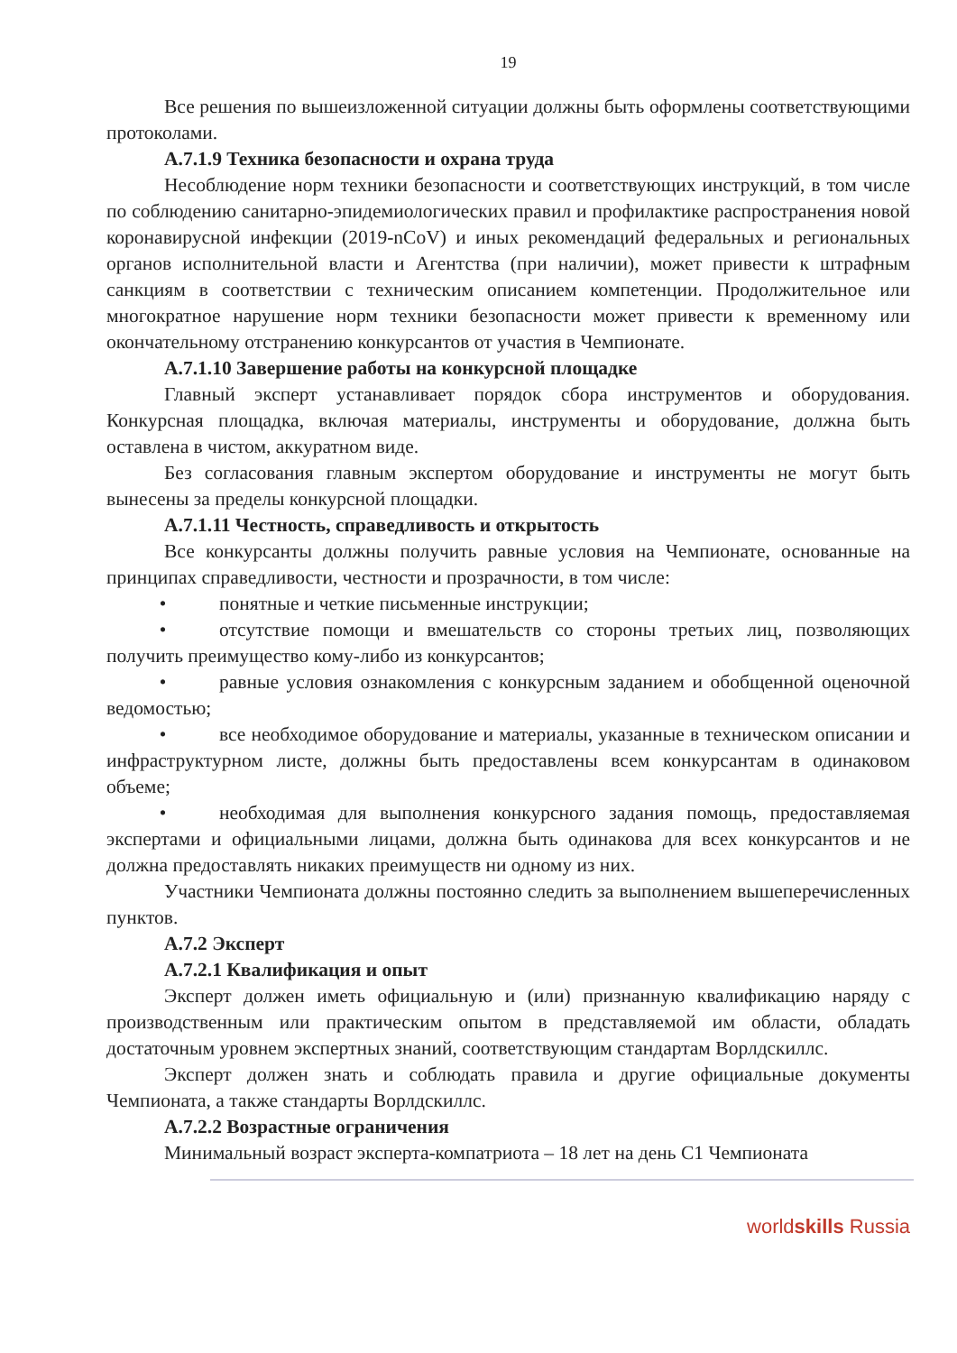19
Все решения по вышеизложенной ситуации должны быть оформлены соответствующими протоколами.
А.7.1.9 Техника безопасности и охрана труда
Несоблюдение норм техники безопасности и соответствующих инструкций, в том числе по соблюдению санитарно-эпидемиологических правил и профилактике распространения новой коронавирусной инфекции (2019-nCoV) и иных рекомендаций федеральных и региональных органов исполнительной власти и Агентства (при наличии), может привести к штрафным санкциям в соответствии с техническим описанием компетенции. Продолжительное или многократное нарушение норм техники безопасности может привести к временному или окончательному отстранению конкурсантов от участия в Чемпионате.
А.7.1.10 Завершение работы на конкурсной площадке
Главный эксперт устанавливает порядок сбора инструментов и оборудования. Конкурсная площадка, включая материалы, инструменты и оборудование, должна быть оставлена в чистом, аккуратном виде.
Без согласования главным экспертом оборудование и инструменты не могут быть вынесены за пределы конкурсной площадки.
А.7.1.11 Честность, справедливость и открытость
Все конкурсанты должны получить равные условия на Чемпионате, основанные на принципах справедливости, честности и прозрачности, в том числе:
• понятные и четкие письменные инструкции;
• отсутствие помощи и вмешательств со стороны третьих лиц, позволяющих получить преимущество кому-либо из конкурсантов;
• равные условия ознакомления с конкурсным заданием и обобщенной оценочной ведомостью;
• все необходимое оборудование и материалы, указанные в техническом описании и инфраструктурном листе, должны быть предоставлены всем конкурсантам в одинаковом объеме;
• необходимая для выполнения конкурсного задания помощь, предоставляемая экспертами и официальными лицами, должна быть одинакова для всех конкурсантов и не должна предоставлять никаких преимуществ ни одному из них.
Участники Чемпионата должны постоянно следить за выполнением вышеперечисленных пунктов.
А.7.2 Эксперт
А.7.2.1 Квалификация и опыт
Эксперт должен иметь официальную и (или) признанную квалификацию наряду с производственным или практическим опытом в представляемой им области, обладать достаточным уровнем экспертных знаний, соответствующим стандартам Ворлдскиллс.
Эксперт должен знать и соблюдать правила и другие официальные документы Чемпионата, а также стандарты Ворлдскиллс.
А.7.2.2 Возрастные ограничения
Минимальный возраст эксперта-компатриота – 18 лет на день С1 Чемпионата
worldskills Russia